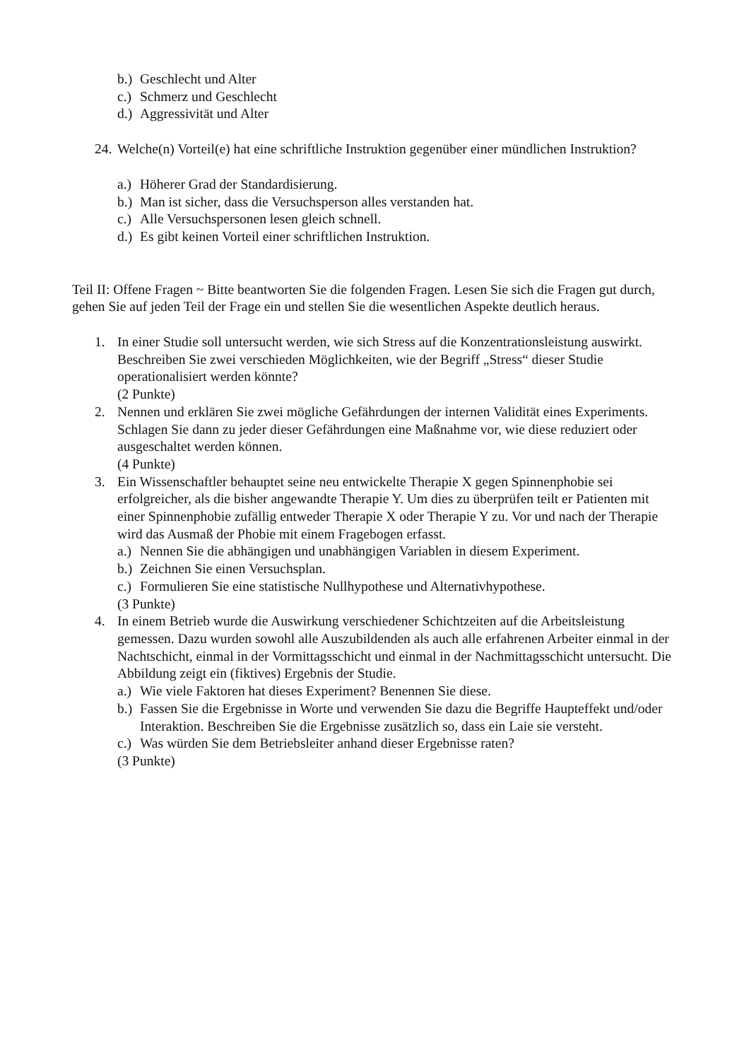b.) Geschlecht und Alter
c.) Schmerz und Geschlecht
d.) Aggressivität und Alter
24. Welche(n) Vorteil(e) hat eine schriftliche Instruktion gegenüber einer mündlichen Instruktion?
a.) Höherer Grad der Standardisierung.
b.) Man ist sicher, dass die Versuchsperson alles verstanden hat.
c.) Alle Versuchspersonen lesen gleich schnell.
d.) Es gibt keinen Vorteil einer schriftlichen Instruktion.
Teil II: Offene Fragen ~ Bitte beantworten Sie die folgenden Fragen. Lesen Sie sich die Fragen gut durch, gehen Sie auf jeden Teil der Frage ein und stellen Sie die wesentlichen Aspekte deutlich heraus.
1. In einer Studie soll untersucht werden, wie sich Stress auf die Konzentrationsleistung auswirkt. Beschreiben Sie zwei verschieden Möglichkeiten, wie der Begriff „Stress“ dieser Studie operationalisiert werden könnte?
(2 Punkte)
2. Nennen und erklären Sie zwei mögliche Gefährdungen der internen Validität eines Experiments. Schlagen Sie dann zu jeder dieser Gefährdungen eine Maßnahme vor, wie diese reduziert oder ausgeschaltet werden können.
(4 Punkte)
3. Ein Wissenschaftler behauptet seine neu entwickelte Therapie X gegen Spinnenphobie sei erfolgreicher, als die bisher angewandte Therapie Y. Um dies zu überprüfen teilt er Patienten mit einer Spinnenphobie zufällig entweder Therapie X oder Therapie Y zu. Vor und nach der Therapie wird das Ausmaß der Phobie mit einem Fragebogen erfasst.
a.) Nennen Sie die abhängigen und unabhängigen Variablen in diesem Experiment.
b.) Zeichnen Sie einen Versuchsplan.
c.) Formulieren Sie eine statistische Nullhypothese und Alternativhypothese.
(3 Punkte)
4. In einem Betrieb wurde die Auswirkung verschiedener Schichtzeiten auf die Arbeitsleistung gemessen. Dazu wurden sowohl alle Auszubildenden als auch alle erfahrenen Arbeiter einmal in der Nachtschicht, einmal in der Vormittagsschicht und einmal in der Nachmittagsschicht untersucht. Die Abbildung zeigt ein (fiktives) Ergebnis der Studie.
a.) Wie viele Faktoren hat dieses Experiment? Benennen Sie diese.
b.) Fassen Sie die Ergebnisse in Worte und verwenden Sie dazu die Begriffe Haupteffekt und/oder Interaktion. Beschreiben Sie die Ergebnisse zusätzlich so, dass ein Laie sie versteht.
c.) Was würden Sie dem Betriebsleiter anhand dieser Ergebnisse raten?
(3 Punkte)